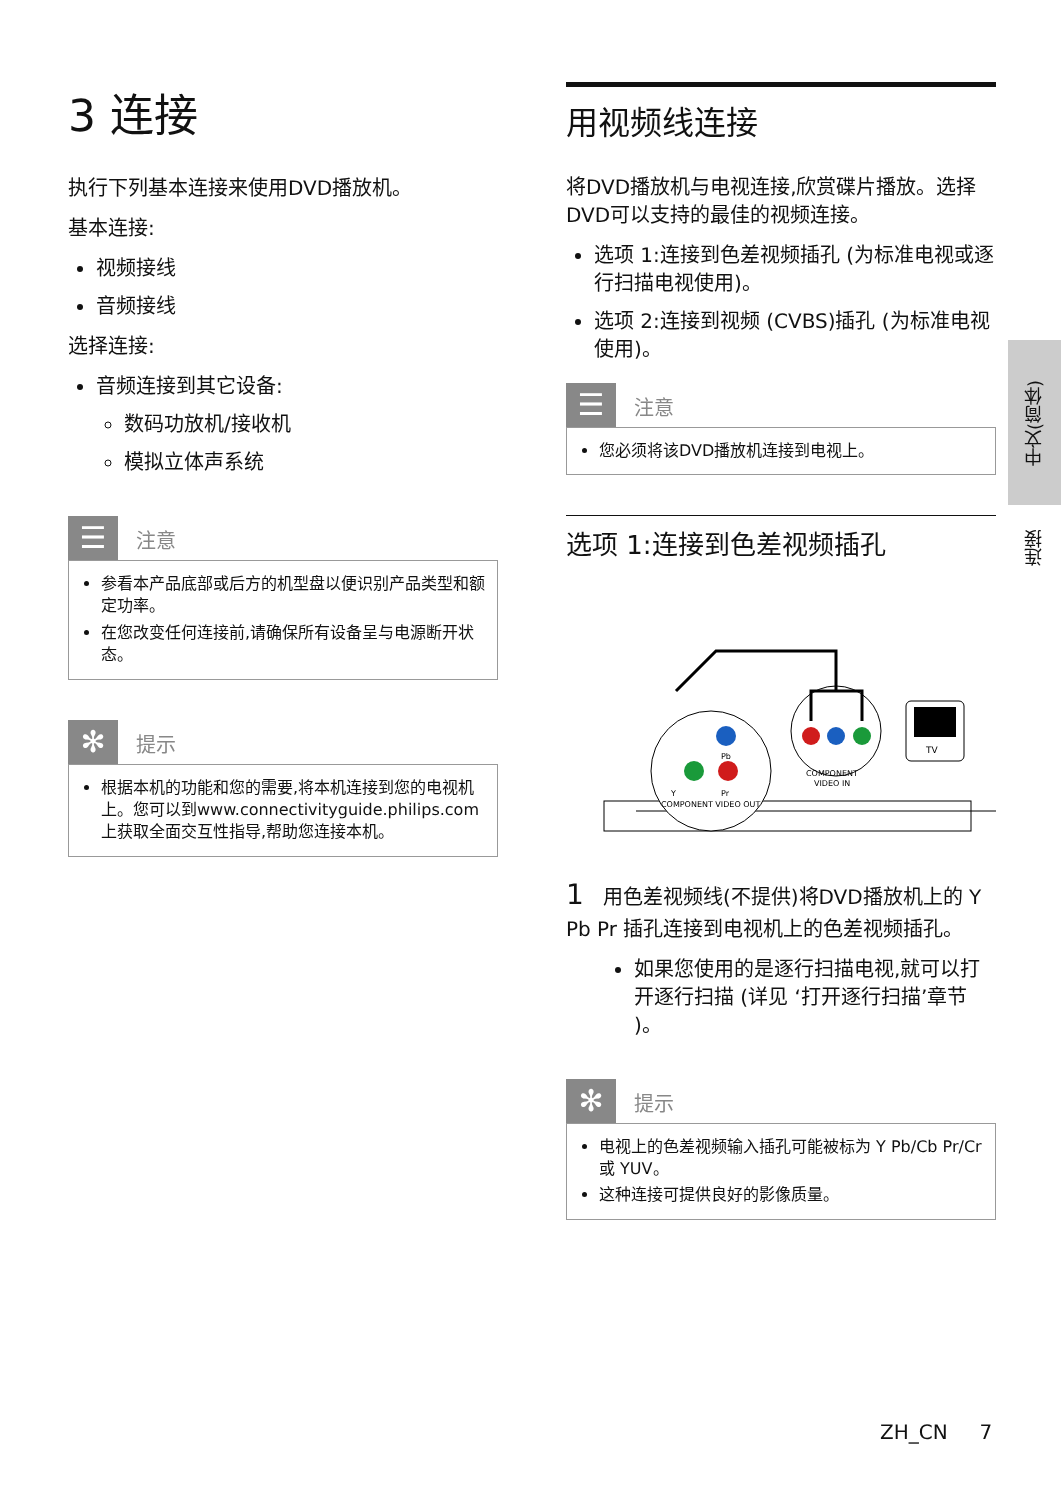3 连接
执行下列基本连接来使用DVD播放机。
基本连接:
视频接线
音频接线
选择连接:
音频连接到其它设备:
数码功放机/接收机
模拟立体声系统
☰
注意
参看本产品底部或后方的机型盘以便识别产品类型和额定功率。
在您改变任何连接前,请确保所有设备呈与电源断开状态。
✻
提示
根据本机的功能和您的需要,将本机连接到您的电视机上。您可以到www.connectivityguide.philips.com 上获取全面交互性指导,帮助您连接本机。
用视频线连接
将DVD播放机与电视连接,欣赏碟片播放。选择DVD可以支持的最佳的视频连接。
选项 1:连接到色差视频插孔 (为标准电视或逐行扫描电视使用)。
选项 2:连接到视频 (CVBS)插孔 (为标准电视使用)。
☰
注意
您必须将该DVD播放机连接到电视上。
选项 1:连接到色差视频插孔
Pb
Y
Pr
COMPONENT VIDEO OUT
COMPONENT
VIDEO IN
TV
1 用色差视频线(不提供)将DVD播放机上的 Y Pb Pr 插孔连接到电视机上的色差视频插孔。
如果您使用的是逐行扫描电视,就可以打开逐行扫描 (详见 ‘打开逐行扫描’章节 )。
✻
提示
电视上的色差视频输入插孔可能被标为 Y Pb/Cb Pr/Cr 或 YUV。
这种连接可提供良好的影像质量。
中文(简体)
连接
ZH_CN 7